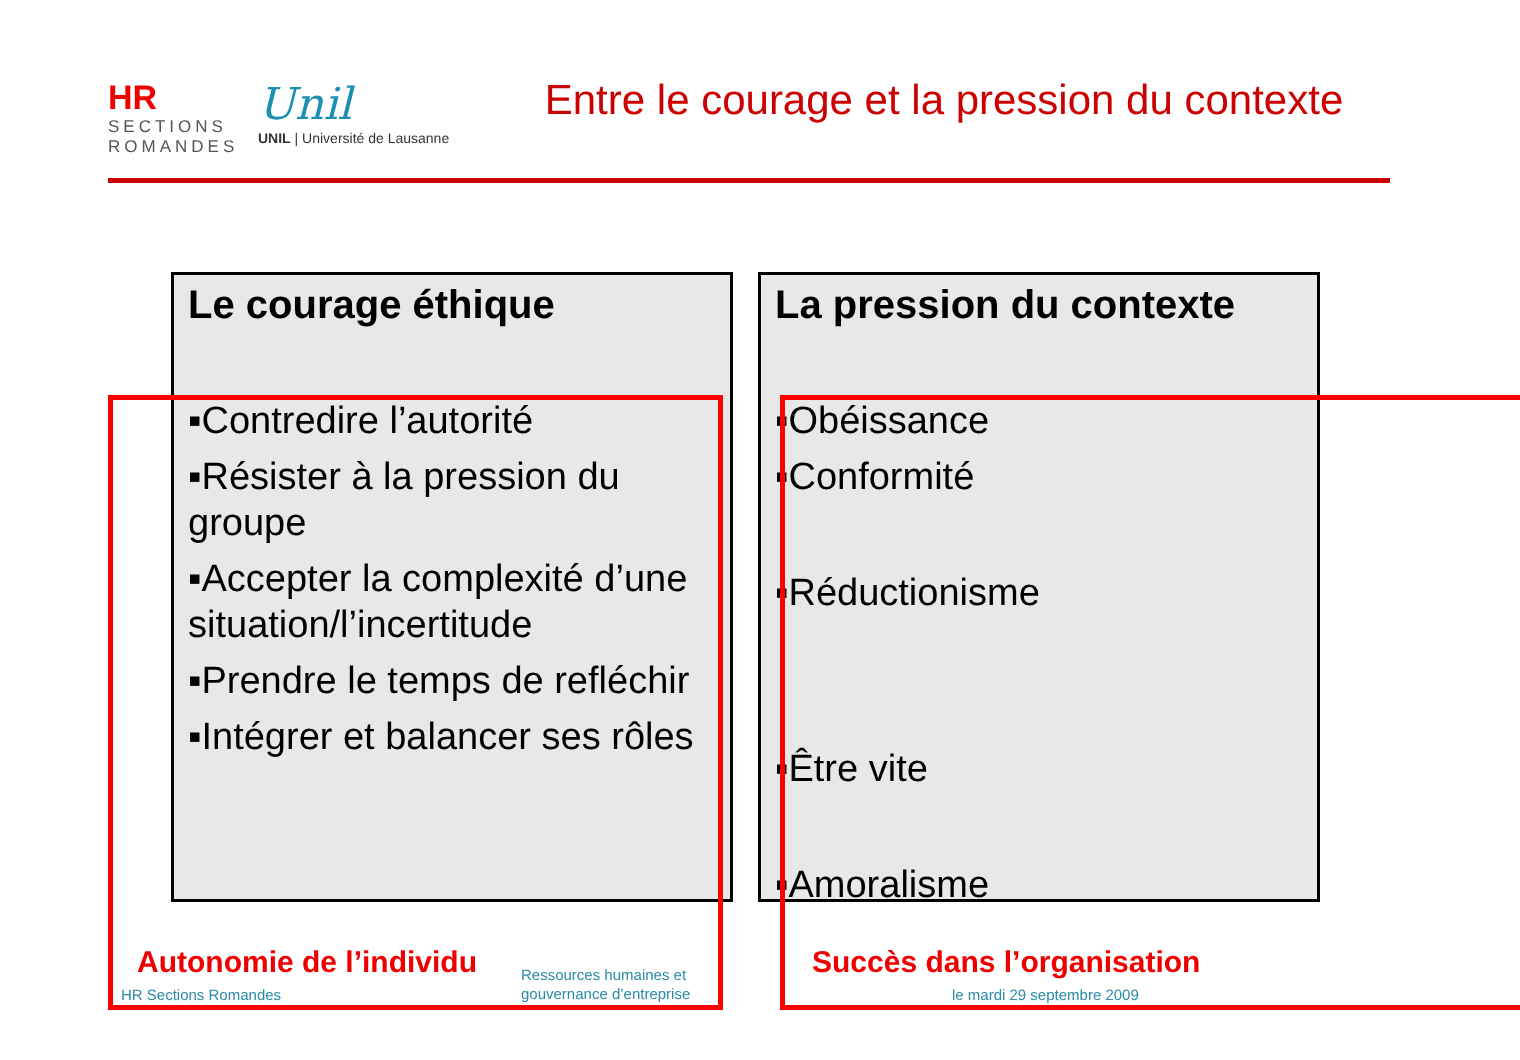HR
SECTIONS ROMANDES
Unil
UNIL | Université de Lausanne
Entre le courage et la pression du contexte
Le courage éthique
▪Contredire l’autorité
▪Résister à la pression du groupe
▪Accepter la complexité d’une situation/l’incertitude
▪Prendre le temps de refléchir
▪Intégrer et balancer ses rôles
La pression du contexte
▪Obéissance
▪Conformité
▪Réductionisme
▪Être vite
▪Amoralisme
Autonomie de l’individu Succès dans l’organisation
HR Sections Romandes
Ressources humaines et
gouvernance d’entreprise
le mardi 29 septembre 2009